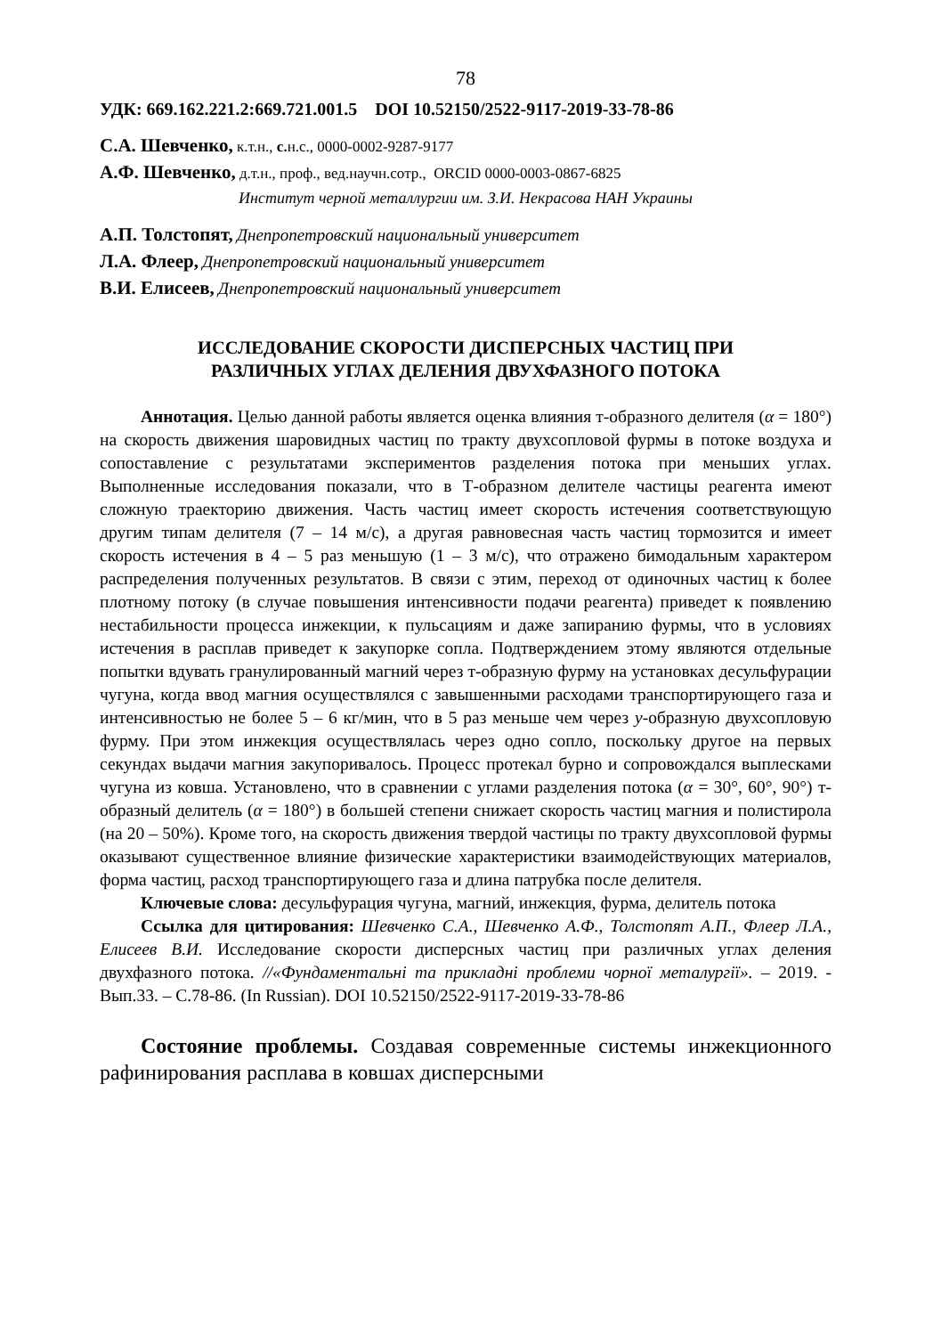78
УДК: 669.162.221.2:669.721.001.5 DOI 10.52150/2522-9117-2019-33-78-86
С.А. Шевченко, к.т.н., с. н.с., 0000-0002-9287-9177
А.Ф. Шевченко, д.т.н., проф., вед.научн.сотр., ORCID 0000-0003-0867-6825
Институт черной металлургии им. З.И. Некрасова НАН Украины
А.П. Толстопят, Днепропетровский национальный университет
Л.А. Флеер, Днепропетровский национальный университет
В.И. Елисеев, Днепропетровский национальный университет
ИССЛЕДОВАНИЕ СКОРОСТИ ДИСПЕРСНЫХ ЧАСТИЦ ПРИ
РАЗЛИЧНЫХ УГЛАХ ДЕЛЕНИЯ ДВУХФАЗНОГО ПОТОКА
Аннотация. Целью данной работы является оценка влияния т-образного делителя (α = 180°) на скорость движения шаровидных частиц по тракту двухсопловой фурмы в потоке воздуха и сопоставление с результатами экспериментов разделения потока при меньших углах. Выполненные исследования показали, что в Т-образном делителе частицы реагента имеют сложную траекторию движения. Часть частиц имеет скорость истечения соответствующую другим типам делителя (7 – 14 м/с), а другая равновесная часть частиц тормозится и имеет скорость истечения в 4 – 5 раз меньшую (1 – 3 м/с), что отражено бимодальным характером распределения полученных результатов. В связи с этим, переход от одиночных частиц к более плотному потоку (в случае повышения интенсивности подачи реагента) приведет к появлению нестабильности процесса инжекции, к пульсациям и даже запиранию фурмы, что в условиях истечения в расплав приведет к закупорке сопла. Подтверждением этому являются отдельные попытки вдувать гранулированный магний через т-образную фурму на установках десульфурации чугуна, когда ввод магния осуществлялся с завышенными расходами транспортирующего газа и интенсивностью не более 5 – 6 кг/мин, что в 5 раз меньше чем через у-образную двухсопловую фурму. При этом инжекция осуществлялась через одно сопло, поскольку другое на первых секундах выдачи магния закупоривалось. Процесс протекал бурно и сопровождался выплесками чугуна из ковша. Установлено, что в сравнении с углами разделения потока (α = 30°, 60°, 90°) т-образный делитель (α = 180°) в большей степени снижает скорость частиц магния и полистирола (на 20 – 50%). Кроме того, на скорость движения твердой частицы по тракту двухсопловой фурмы оказывают существенное влияние физические характеристики взаимодействующих материалов, форма частиц, расход транспортирующего газа и длина патрубка после делителя.
Ключевые слова: десульфурация чугуна, магний, инжекция, фурма, делитель потока
Ссылка для цитирования: Шевченко С.А., Шевченко А.Ф., Толстопят А.П., Флеер Л.А., Елисеев В.И. Исследование скорости дисперсных частиц при различных углах деления двухфазного потока. //«Фундаментальні та прикладні проблеми чорної металургії». – 2019. - Вып.33. – С.78-86. (In Russian). DOI 10.52150/2522-9117-2019-33-78-86
Состояние проблемы. Создавая современные системы инжекционного рафинирования расплава в ковшах дисперсными